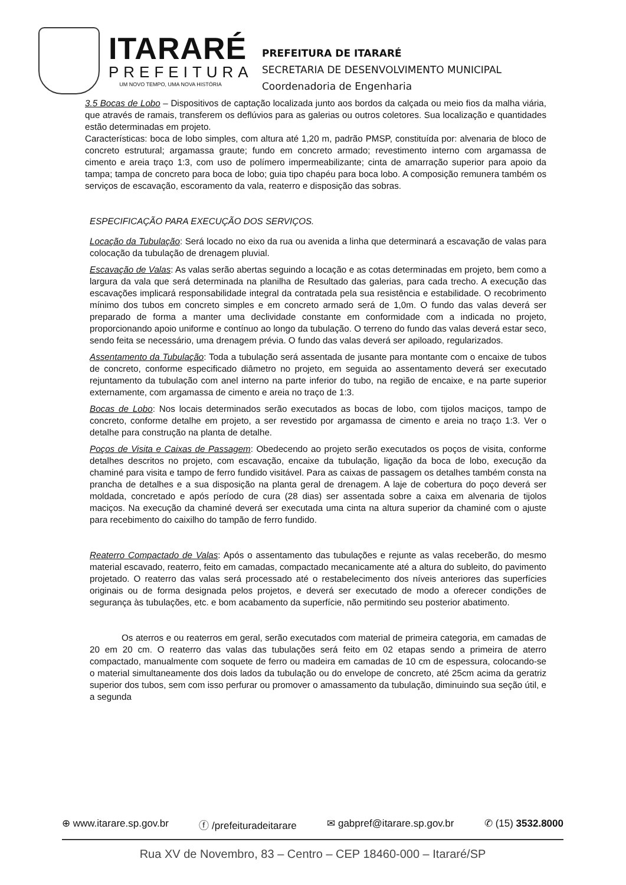ITARARÉ
PREFEITURA
UM NOVO TEMPO, UMA NOVA HISTÓRIA
PREFEITURA DE ITARARÉ
SECRETARIA DE DESENVOLVIMENTO MUNICIPAL
Coordenadoria de Engenharia
3.5 Bocas de Lobo – Dispositivos de captação localizada junto aos bordos da calçada ou meio fios da malha viária, que através de ramais, transferem os deflúvios para as galerias ou outros coletores. Sua localização e quantidades estão determinadas em projeto.
Características: boca de lobo simples, com altura até 1,20 m, padrão PMSP, constituída por: alvenaria de bloco de concreto estrutural; argamassa graute; fundo em concreto armado; revestimento interno com argamassa de cimento e areia traço 1:3, com uso de polímero impermeabilizante; cinta de amarração superior para apoio da tampa; tampa de concreto para boca de lobo; guia tipo chapéu para boca lobo. A composição remunera também os serviços de escavação, escoramento da vala, reaterro e disposição das sobras.
ESPECIFICAÇÃO PARA EXECUÇÃO DOS SERVIÇOS.
Locação da Tubulação: Será locado no eixo da rua ou avenida a linha que determinará a escavação de valas para colocação da tubulação de drenagem pluvial.
Escavação de Valas: As valas serão abertas seguindo a locação e as cotas determinadas em projeto, bem como a largura da vala que será determinada na planilha de Resultado das galerias, para cada trecho. A execução das escavações implicará responsabilidade integral da contratada pela sua resistência e estabilidade. O recobrimento mínimo dos tubos em concreto simples e em concreto armado será de 1,0m. O fundo das valas deverá ser preparado de forma a manter uma declividade constante em conformidade com a indicada no projeto, proporcionando apoio uniforme e contínuo ao longo da tubulação. O terreno do fundo das valas deverá estar seco, sendo feita se necessário, uma drenagem prévia. O fundo das valas deverá ser apiloado, regularizados.
Assentamento da Tubulação: Toda a tubulação será assentada de jusante para montante com o encaixe de tubos de concreto, conforme especificado diâmetro no projeto, em seguida ao assentamento deverá ser executado rejuntamento da tubulação com anel interno na parte inferior do tubo, na região de encaixe, e na parte superior externamente, com argamassa de cimento e areia no traço de 1:3.
Bocas de Lobo: Nos locais determinados serão executados as bocas de lobo, com tijolos maciços, tampo de concreto, conforme detalhe em projeto, a ser revestido por argamassa de cimento e areia no traço 1:3. Ver o detalhe para construção na planta de detalhe.
Poços de Visita e Caixas de Passagem: Obedecendo ao projeto serão executados os poços de visita, conforme detalhes descritos no projeto, com escavação, encaixe da tubulação, ligação da boca de lobo, execução da chaminé para visita e tampo de ferro fundido visitável. Para as caixas de passagem os detalhes também consta na prancha de detalhes e a sua disposição na planta geral de drenagem. A laje de cobertura do poço deverá ser moldada, concretado e após período de cura (28 dias) ser assentada sobre a caixa em alvenaria de tijolos maciços. Na execução da chaminé deverá ser executada uma cinta na altura superior da chaminé com o ajuste para recebimento do caixilho do tampão de ferro fundido.
Reaterro Compactado de Valas: Após o assentamento das tubulações e rejunte as valas receberão, do mesmo material escavado, reaterro, feito em camadas, compactado mecanicamente até a altura do subleito, do pavimento projetado. O reaterro das valas será processado até o restabelecimento dos níveis anteriores das superfícies originais ou de forma designada pelos projetos, e deverá ser executado de modo a oferecer condições de segurança às tubulações, etc. e bom acabamento da superfície, não permitindo seu posterior abatimento.
Os aterros e ou reaterros em geral, serão executados com material de primeira categoria, em camadas de 20 em 20 cm. O reaterro das valas das tubulações será feito em 02 etapas sendo a primeira de aterro compactado, manualmente com soquete de ferro ou madeira em camadas de 10 cm de espessura, colocando-se o material simultaneamente dos dois lados da tubulação ou do envelope de concreto, até 25cm acima da geratriz superior dos tubos, sem com isso perfurar ou promover o amassamento da tubulação, diminuindo sua seção útil, e a segunda
⊕ www.itarare.sp.gov.br ⓕ /prefeituradeitarare ✉ gabpref@itarare.sp.gov.br ✆ (15) 3532.8000
Rua XV de Novembro, 83 – Centro – CEP 18460-000 – Itararé/SP